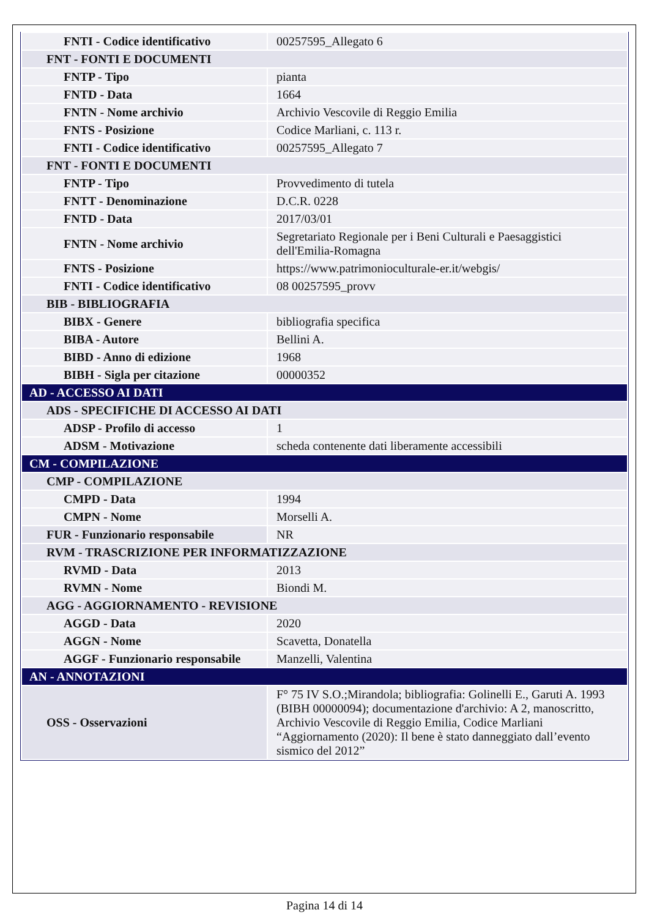| FNTI - Codice identificativo | 00257595_Allegato 6 |
| FNT - FONTI E DOCUMENTI | |
| FNTP - Tipo | pianta |
| FNTD - Data | 1664 |
| FNTN - Nome archivio | Archivio Vescovile di Reggio Emilia |
| FNTS - Posizione | Codice Marliani, c. 113 r. |
| FNTI - Codice identificativo | 00257595_Allegato 7 |
| FNT - FONTI E DOCUMENTI | |
| FNTP - Tipo | Provvedimento di tutela |
| FNTT - Denominazione | D.C.R. 0228 |
| FNTD - Data | 2017/03/01 |
| FNTN - Nome archivio | Segretariato Regionale per i Beni Culturali e Paesaggistici dell'Emilia-Romagna |
| FNTS - Posizione | https://www.patrimonioculturale-er.it/webgis/ |
| FNTI - Codice identificativo | 08 00257595_provv |
| BIB - BIBLIOGRAFIA | |
| BIBX - Genere | bibliografia specifica |
| BIBA - Autore | Bellini A. |
| BIBD - Anno di edizione | 1968 |
| BIBH - Sigla per citazione | 00000352 |
| AD - ACCESSO AI DATI | |
| ADS - SPECIFICHE DI ACCESSO AI DATI | |
| ADSP - Profilo di accesso | 1 |
| ADSM - Motivazione | scheda contenente dati liberamente accessibili |
| CM - COMPILAZIONE | |
| CMP - COMPILAZIONE | |
| CMPD - Data | 1994 |
| CMPN - Nome | Morselli A. |
| FUR - Funzionario responsabile | NR |
| RVM - TRASCRIZIONE PER INFORMATIZZAZIONE | |
| RVMD - Data | 2013 |
| RVMN - Nome | Biondi M. |
| AGG - AGGIORNAMENTO - REVISIONE | |
| AGGD - Data | 2020 |
| AGGN - Nome | Scavetta, Donatella |
| AGGF - Funzionario responsabile | Manzelli, Valentina |
| AN - ANNOTAZIONI | |
| OSS - Osservazioni | F° 75 IV S.O.;Mirandola; bibliografia: Golinelli E., Garuti A. 1993 (BIBH 00000094); documentazione d'archivio: A 2, manoscritto, Archivio Vescovile di Reggio Emilia, Codice Marliani “Aggiornamento (2020): Il bene è stato danneggiato dall’evento sismico del 2012” |
Pagina 14 di 14